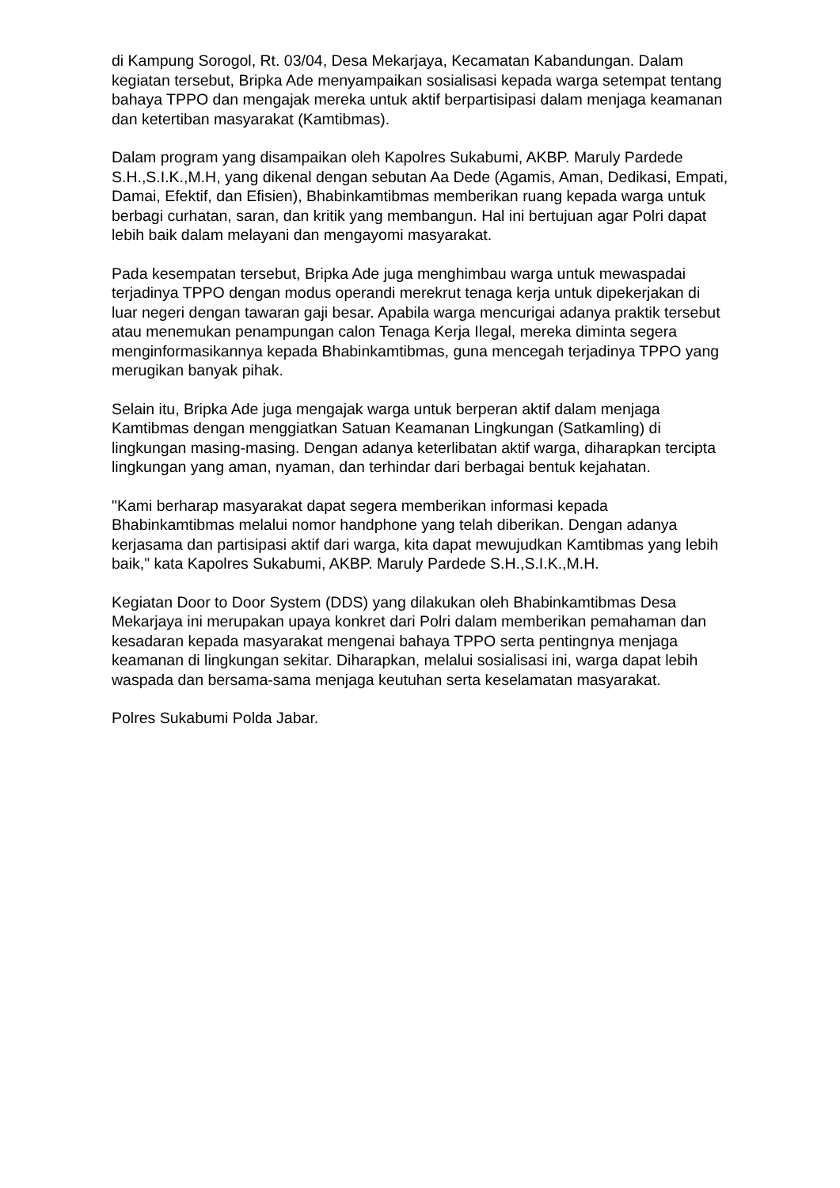di Kampung Sorogol, Rt. 03/04, Desa Mekarjaya, Kecamatan Kabandungan. Dalam kegiatan tersebut, Bripka Ade menyampaikan sosialisasi kepada warga setempat tentang bahaya TPPO dan mengajak mereka untuk aktif berpartisipasi dalam menjaga keamanan dan ketertiban masyarakat (Kamtibmas).
Dalam program yang disampaikan oleh Kapolres Sukabumi, AKBP. Maruly Pardede S.H.,S.I.K.,M.H, yang dikenal dengan sebutan Aa Dede (Agamis, Aman, Dedikasi, Empati, Damai, Efektif, dan Efisien), Bhabinkamtibmas memberikan ruang kepada warga untuk berbagi curhatan, saran, dan kritik yang membangun. Hal ini bertujuan agar Polri dapat lebih baik dalam melayani dan mengayomi masyarakat.
Pada kesempatan tersebut, Bripka Ade juga menghimbau warga untuk mewaspadai terjadinya TPPO dengan modus operandi merekrut tenaga kerja untuk dipekerjakan di luar negeri dengan tawaran gaji besar. Apabila warga mencurigai adanya praktik tersebut atau menemukan penampungan calon Tenaga Kerja Ilegal, mereka diminta segera menginformasikannya kepada Bhabinkamtibmas, guna mencegah terjadinya TPPO yang merugikan banyak pihak.
Selain itu, Bripka Ade juga mengajak warga untuk berperan aktif dalam menjaga Kamtibmas dengan menggiatkan Satuan Keamanan Lingkungan (Satkamling) di lingkungan masing-masing. Dengan adanya keterlibatan aktif warga, diharapkan tercipta lingkungan yang aman, nyaman, dan terhindar dari berbagai bentuk kejahatan.
"Kami berharap masyarakat dapat segera memberikan informasi kepada Bhabinkamtibmas melalui nomor handphone yang telah diberikan. Dengan adanya kerjasama dan partisipasi aktif dari warga, kita dapat mewujudkan Kamtibmas yang lebih baik," kata Kapolres Sukabumi, AKBP. Maruly Pardede S.H.,S.I.K.,M.H.
Kegiatan Door to Door System (DDS) yang dilakukan oleh Bhabinkamtibmas Desa Mekarjaya ini merupakan upaya konkret dari Polri dalam memberikan pemahaman dan kesadaran kepada masyarakat mengenai bahaya TPPO serta pentingnya menjaga keamanan di lingkungan sekitar. Diharapkan, melalui sosialisasi ini, warga dapat lebih waspada dan bersama-sama menjaga keutuhan serta keselamatan masyarakat.
Polres Sukabumi Polda Jabar.